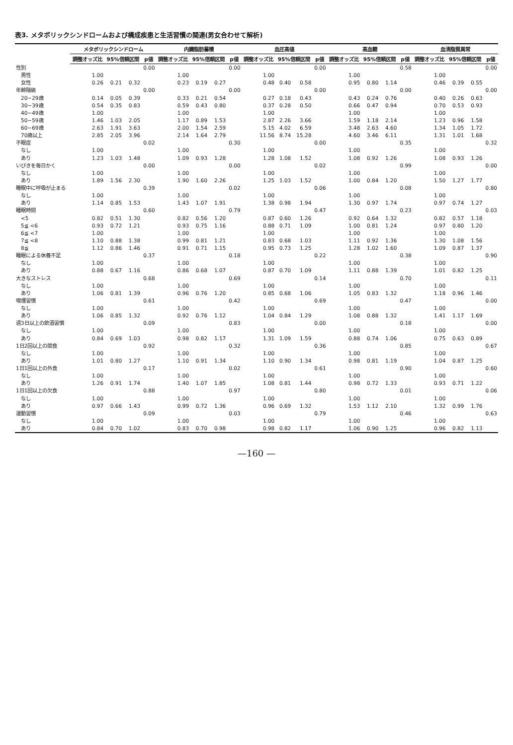表3. メタボリックシンドロームおよび構成疾患と生活習慣の関連(男女合わせて解析)
| | メタボリックシンドローム | | | | 内臓脂肪蓄積 | | | | 血圧高値 | | | | 高血糖 | | | | 血清脂質異常 | | | |
| --- | --- | --- | --- | --- | --- | --- | --- | --- | --- | --- | --- | --- | --- | --- | --- | --- | --- | --- | --- | --- |
| | 調整オッズ比 | 95%信頼区間 | | p値 | 調整オッズ比 | 95%信頼区間 | | p値 | 調整オッズ比 | 95%信頼区間 | | p値 | 調整オッズ比 | 95%信頼区間 | | p値 | 調整オッズ比 | 95%信頼区間 | | p値 |
| 性別 | | | | 0.00 | | | | 0.00 | | | | 0.00 | | | | 0.58 | | | | 0.00 |
| 男性 | 1.00 | | | | 1.00 | | | | 1.00 | | | | 1.00 | | | | 1.00 | | | |
| 女性 | 0.26 | 0.21 | 0.32 | | 0.23 | 0.19 | 0.27 | | 0.48 | 0.40 | 0.58 | | 0.95 | 0.80 | 1.14 | | 0.46 | 0.39 | 0.55 | |
| 年齢階級 | | | | 0.00 | | | | 0.00 | | | | 0.00 | | | | 0.00 | | | | 0.00 |
| 20−29歳 | 0.14 | 0.05 | 0.39 | | 0.33 | 0.21 | 0.54 | | 0.27 | 0.18 | 0.43 | | 0.43 | 0.24 | 0.76 | | 0.40 | 0.26 | 0.63 | |
| 30−39歳 | 0.54 | 0.35 | 0.83 | | 0.59 | 0.43 | 0.80 | | 0.37 | 0.28 | 0.50 | | 0.66 | 0.47 | 0.94 | | 0.70 | 0.53 | 0.93 | |
| 40−49歳 | 1.00 | | | | 1.00 | | | | 1.00 | | | | 1.00 | | | | 1.00 | | | |
| 50−59歳 | 1.46 | 1.03 | 2.05 | | 1.17 | 0.89 | 1.53 | | 2.87 | 2.26 | 3.66 | | 1.59 | 1.18 | 2.14 | | 1.23 | 0.96 | 1.58 | |
| 60−69歳 | 2.63 | 1.91 | 3.63 | | 2.00 | 1.54 | 2.59 | | 5.15 | 4.02 | 6.59 | | 3.48 | 2.63 | 4.60 | | 1.34 | 1.05 | 1.72 | |
| 70歳以上 | 2.85 | 2.05 | 3.96 | | 2.14 | 1.64 | 2.79 | | 11.56 | 8.74 | 15.28 | | 4.60 | 3.46 | 6.11 | | 1.31 | 1.01 | 1.68 | |
| 不眠症 | | | | 0.02 | | | | 0.30 | | | | 0.00 | | | | 0.35 | | | | 0.32 |
| なし | 1.00 | | | | 1.00 | | | | 1.00 | | | | 1.00 | | | | 1.00 | | | |
| あり | 1.23 | 1.03 | 1.48 | | 1.09 | 0.93 | 1.28 | | 1.28 | 1.08 | 1.52 | | 1.08 | 0.92 | 1.26 | | 1.08 | 0.93 | 1.26 | |
| いびきを毎日かく | | | | 0.00 | | | | 0.00 | | | | 0.02 | | | | 0.99 | | | | 0.00 |
| なし | 1.00 | | | | 1.00 | | | | 1.00 | | | | 1.00 | | | | 1.00 | | | |
| あり | 1.89 | 1.56 | 2.30 | | 1.90 | 1.60 | 2.26 | | 1.25 | 1.03 | 1.52 | | 1.00 | 0.84 | 1.20 | | 1.50 | 1.27 | 1.77 | |
| 睡眠中に呼吸が止まる | | | | 0.39 | | | | 0.02 | | | | 0.06 | | | | 0.08 | | | | 0.80 |
| なし | 1.00 | | | | 1.00 | | | | 1.00 | | | | 1.00 | | | | 1.00 | | | |
| あり | 1.14 | 0.85 | 1.53 | | 1.43 | 1.07 | 1.91 | | 1.38 | 0.98 | 1.94 | | 1.30 | 0.97 | 1.74 | | 0.97 | 0.74 | 1.27 | |
| 睡眠時間 | | | | 0.60 | | | | 0.79 | | | | 0.47 | | | | 0.23 | | | | 0.03 |
| <5 | 0.82 | 0.51 | 1.30 | | 0.82 | 0.56 | 1.20 | | 0.87 | 0.60 | 1.26 | | 0.92 | 0.64 | 1.32 | | 0.82 | 0.57 | 1.18 | |
| 5≦ <6 | 0.93 | 0.72 | 1.21 | | 0.93 | 0.75 | 1.16 | | 0.88 | 0.71 | 1.09 | | 1.00 | 0.81 | 1.24 | | 0.97 | 0.80 | 1.20 | |
| 6≦ <7 | 1.00 | | | | 1.00 | | | | 1.00 | | | | 1.00 | | | | 1.00 | | | |
| 7≦ <8 | 1.10 | 0.88 | 1.38 | | 0.99 | 0.81 | 1.21 | | 0.83 | 0.68 | 1.03 | | 1.11 | 0.92 | 1.36 | | 1.30 | 1.08 | 1.56 | |
| 8≦ | 1.12 | 0.86 | 1.46 | | 0.91 | 0.71 | 1.15 | | 0.95 | 0.73 | 1.25 | | 1.28 | 1.02 | 1.60 | | 1.09 | 0.87 | 1.37 | |
| 睡眠による休養不足 | | | | 0.37 | | | | 0.18 | | | | 0.22 | | | | 0.38 | | | | 0.90 |
| なし | 1.00 | | | | 1.00 | | | | 1.00 | | | | 1.00 | | | | 1.00 | | | |
| あり | 0.88 | 0.67 | 1.16 | | 0.86 | 0.68 | 1.07 | | 0.87 | 0.70 | 1.09 | | 1.11 | 0.88 | 1.39 | | 1.01 | 0.82 | 1.25 | |
| 大きなストレス | | | | 0.68 | | | | 0.69 | | | | 0.14 | | | | 0.70 | | | | 0.11 |
| なし | 1.00 | | | | 1.00 | | | | 1.00 | | | | 1.00 | | | | 1.00 | | | |
| あり | 1.06 | 0.81 | 1.39 | | 0.96 | 0.76 | 1.20 | | 0.85 | 0.68 | 1.06 | | 1.05 | 0.83 | 1.32 | | 1.18 | 0.96 | 1.46 | |
| 喫煙習慣 | | | | 0.61 | | | | 0.42 | | | | 0.69 | | | | 0.47 | | | | 0.00 |
| なし | 1.00 | | | | 1.00 | | | | 1.00 | | | | 1.00 | | | | 1.00 | | | |
| あり | 1.06 | 0.85 | 1.32 | | 0.92 | 0.76 | 1.12 | | 1.04 | 0.84 | 1.29 | | 1.08 | 0.88 | 1.32 | | 1.41 | 1.17 | 1.69 | |
| 週3日以上の飲酒習慣 | | | | 0.09 | | | | 0.83 | | | | 0.00 | | | | 0.18 | | | | 0.00 |
| なし | 1.00 | | | | 1.00 | | | | 1.00 | | | | 1.00 | | | | 1.00 | | | |
| あり | 0.84 | 0.69 | 1.03 | | 0.98 | 0.82 | 1.17 | | 1.31 | 1.09 | 1.59 | | 0.88 | 0.74 | 1.06 | | 0.75 | 0.63 | 0.89 | |
| 1日2回以上の間食 | | | | 0.92 | | | | 0.32 | | | | 0.36 | | | | 0.85 | | | | 0.67 |
| なし | 1.00 | | | | 1.00 | | | | 1.00 | | | | 1.00 | | | | 1.00 | | | |
| あり | 1.01 | 0.80 | 1.27 | | 1.10 | 0.91 | 1.34 | | 1.10 | 0.90 | 1.34 | | 0.98 | 0.81 | 1.19 | | 1.04 | 0.87 | 1.25 | |
| 1日1回以上の外食 | | | | 0.17 | | | | 0.02 | | | | 0.61 | | | | 0.90 | | | | 0.60 |
| なし | 1.00 | | | | 1.00 | | | | 1.00 | | | | 1.00 | | | | 1.00 | | | |
| あり | 1.26 | 0.91 | 1.74 | | 1.40 | 1.07 | 1.85 | | 1.08 | 0.81 | 1.44 | | 0.98 | 0.72 | 1.33 | | 0.93 | 0.71 | 1.22 | |
| 1日1回以上の欠食 | | | | 0.88 | | | | 0.97 | | | | 0.80 | | | | 0.01 | | | | 0.06 |
| なし | 1.00 | | | | 1.00 | | | | 1.00 | | | | 1.00 | | | | 1.00 | | | |
| あり | 0.97 | 0.66 | 1.43 | | 0.99 | 0.72 | 1.36 | | 0.96 | 0.69 | 1.32 | | 1.53 | 1.12 | 2.10 | | 1.32 | 0.99 | 1.76 | |
| 運動習慣 | | | | 0.09 | | | | 0.03 | | | | 0.79 | | | | 0.46 | | | | 0.63 |
| なし | 1.00 | | | | 1.00 | | | | 1.00 | | | | 1.00 | | | | 1.00 | | | |
| あり | 0.84 | 0.70 | 1.02 | | 0.83 | 0.70 | 0.98 | | 0.98 | 0.82 | 1.17 | | 1.06 | 0.90 | 1.25 | | 0.96 | 0.82 | 1.13 | |
—160 —